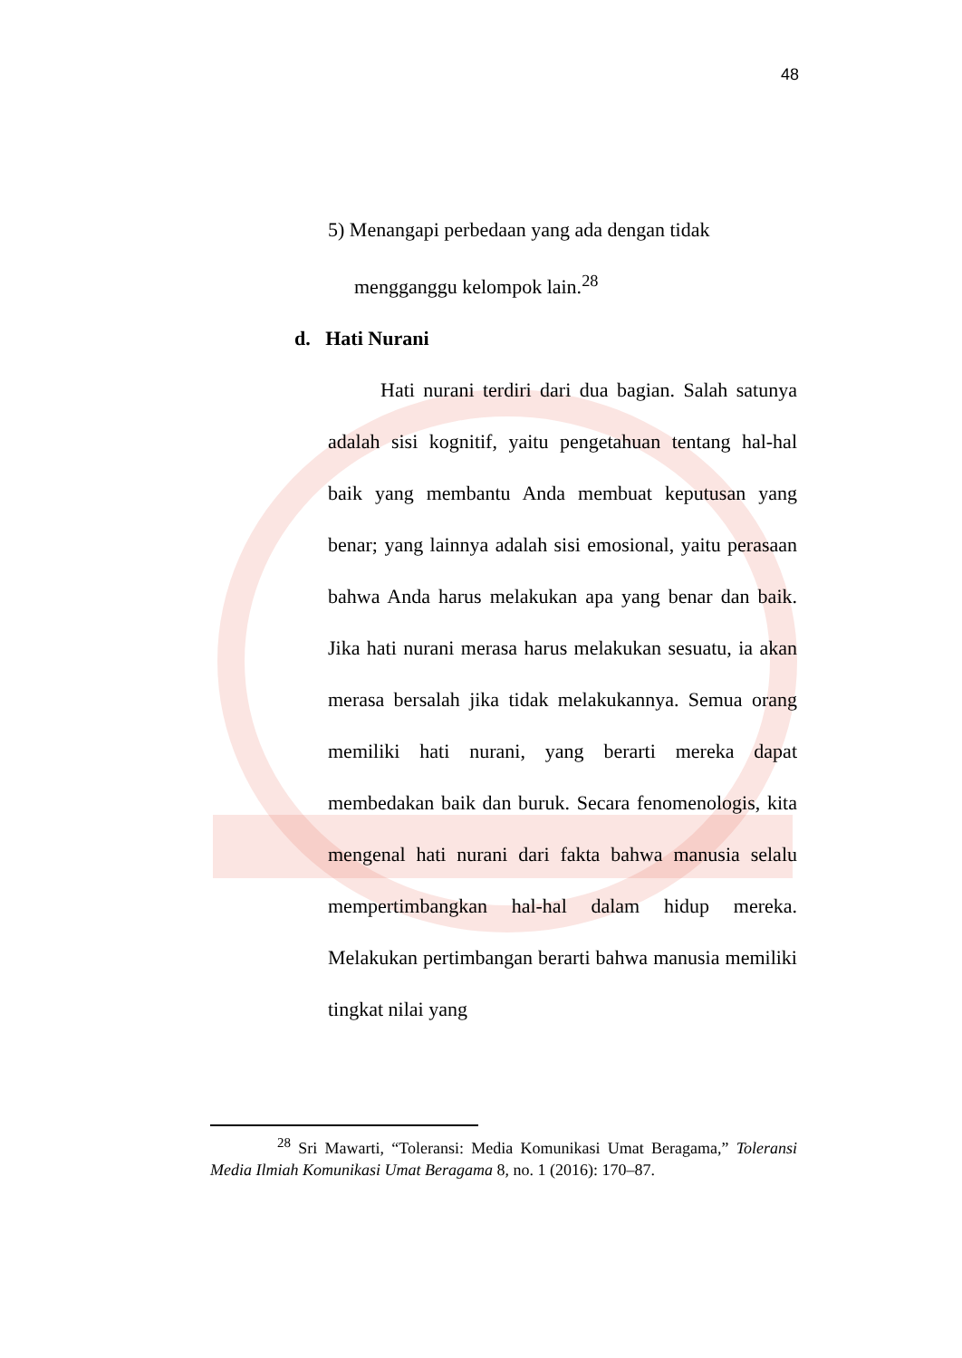48
5) Menangapi perbedaan yang ada dengan tidak
mengganggu kelompok lain.<sup>28</sup>
d. Hati Nurani
Hati nurani terdiri dari dua bagian. Salah satunya adalah sisi kognitif, yaitu pengetahuan tentang hal-hal baik yang membantu Anda membuat keputusan yang benar; yang lainnya adalah sisi emosional, yaitu perasaan bahwa Anda harus melakukan apa yang benar dan baik. Jika hati nurani merasa harus melakukan sesuatu, ia akan merasa bersalah jika tidak melakukannya. Semua orang memiliki hati nurani, yang berarti mereka dapat membedakan baik dan buruk. Secara fenomenologis, kita mengenal hati nurani dari fakta bahwa manusia selalu mempertimbangkan hal-hal dalam hidup mereka. Melakukan pertimbangan berarti bahwa manusia memiliki tingkat nilai yang
<sup>28</sup> Sri Mawarti, “Toleransi: Media Komunikasi Umat Beragama,” Toleransi Media Ilmiah Komunikasi Umat Beragama 8, no. 1 (2016): 170–87.